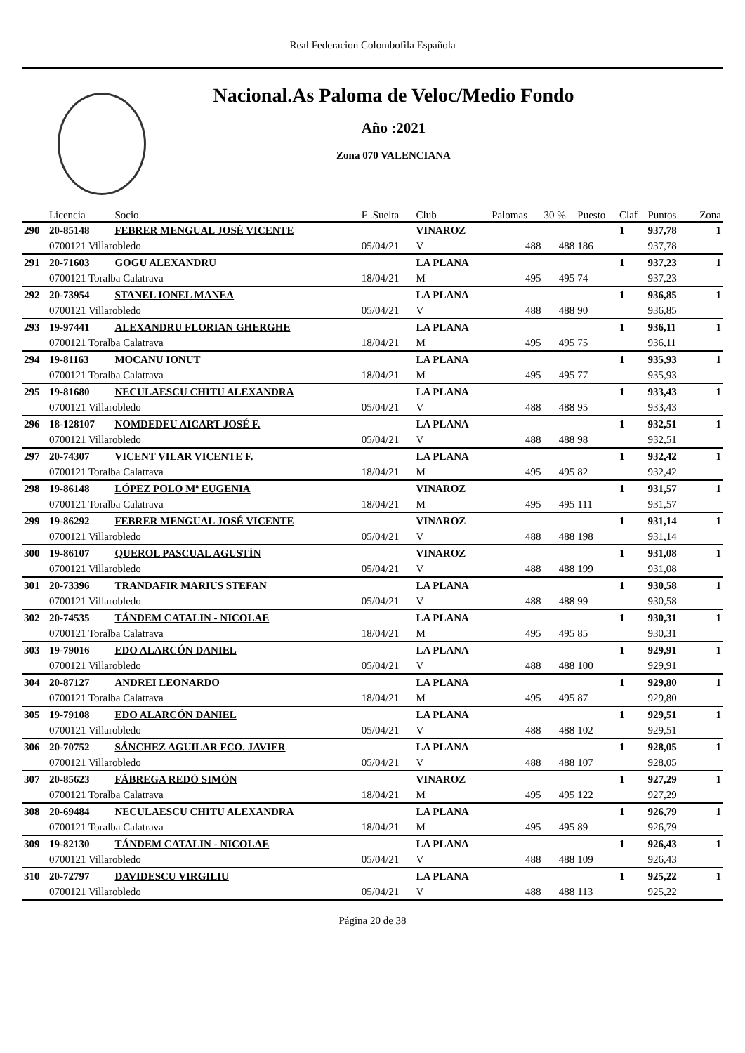Real Federacion Colombofila Española
Nacional.As Paloma de Veloc/Medio Fondo
Año :2021
Zona 070 VALENCIANA
| | Licencia | Socio | F .Suelta | Club | Palomas | 30 % | Puesto | Claf | Puntos | Zona |
| --- | --- | --- | --- | --- | --- | --- | --- | --- | --- | --- |
| 290 | 20-85148 | FEBRER MENGUAL JOSÉ VICENTE | | VINAROZ | | | | 1 | 937,78 | 1 |
| | 0700121 Villarobledo | | 05/04/21 | V | 488 | 488 | 186 | | 937,78 | |
| 291 | 20-71603 | GOGU ALEXANDRU | | LA PLANA | | | | 1 | 937,23 | 1 |
| | 0700121 Toralba Calatrava | | 18/04/21 | M | 495 | 495 | 74 | | 937,23 | |
| 292 | 20-73954 | STANEL IONEL MANEA | | LA PLANA | | | | 1 | 936,85 | 1 |
| | 0700121 Villarobledo | | 05/04/21 | V | 488 | 488 | 90 | | 936,85 | |
| 293 | 19-97441 | ALEXANDRU FLORIAN GHERGHE | | LA PLANA | | | | 1 | 936,11 | 1 |
| | 0700121 Toralba Calatrava | | 18/04/21 | M | 495 | 495 | 75 | | 936,11 | |
| 294 | 19-81163 | MOCANU IONUT | | LA PLANA | | | | 1 | 935,93 | 1 |
| | 0700121 Toralba Calatrava | | 18/04/21 | M | 495 | 495 | 77 | | 935,93 | |
| 295 | 19-81680 | NECULAESCU CHITU ALEXANDRA | | LA PLANA | | | | 1 | 933,43 | 1 |
| | 0700121 Villarobledo | | 05/04/21 | V | 488 | 488 | 95 | | 933,43 | |
| 296 | 18-128107 | NOMDEDEU AICART JOSÉ F. | | LA PLANA | | | | 1 | 932,51 | 1 |
| | 0700121 Villarobledo | | 05/04/21 | V | 488 | 488 | 98 | | 932,51 | |
| 297 | 20-74307 | VICENT VILAR VICENTE F. | | LA PLANA | | | | 1 | 932,42 | 1 |
| | 0700121 Toralba Calatrava | | 18/04/21 | M | 495 | 495 | 82 | | 932,42 | |
| 298 | 19-86148 | LÓPEZ POLO Mª EUGENIA | | VINAROZ | | | | 1 | 931,57 | 1 |
| | 0700121 Toralba Calatrava | | 18/04/21 | M | 495 | 495 | 111 | | 931,57 | |
| 299 | 19-86292 | FEBRER MENGUAL JOSÉ VICENTE | | VINAROZ | | | | 1 | 931,14 | 1 |
| | 0700121 Villarobledo | | 05/04/21 | V | 488 | 488 | 198 | | 931,14 | |
| 300 | 19-86107 | QUEROL PASCUAL AGUSTÍN | | VINAROZ | | | | 1 | 931,08 | 1 |
| | 0700121 Villarobledo | | 05/04/21 | V | 488 | 488 | 199 | | 931,08 | |
| 301 | 20-73396 | TRANDAFIR MARIUS STEFAN | | LA PLANA | | | | 1 | 930,58 | 1 |
| | 0700121 Villarobledo | | 05/04/21 | V | 488 | 488 | 99 | | 930,58 | |
| 302 | 20-74535 | TÁNDEM CATALIN - NICOLAE | | LA PLANA | | | | 1 | 930,31 | 1 |
| | 0700121 Toralba Calatrava | | 18/04/21 | M | 495 | 495 | 85 | | 930,31 | |
| 303 | 19-79016 | EDO ALARCÓN DANIEL | | LA PLANA | | | | 1 | 929,91 | 1 |
| | 0700121 Villarobledo | | 05/04/21 | V | 488 | 488 | 100 | | 929,91 | |
| 304 | 20-87127 | ANDREI LEONARDO | | LA PLANA | | | | 1 | 929,80 | 1 |
| | 0700121 Toralba Calatrava | | 18/04/21 | M | 495 | 495 | 87 | | 929,80 | |
| 305 | 19-79108 | EDO ALARCÓN DANIEL | | LA PLANA | | | | 1 | 929,51 | 1 |
| | 0700121 Villarobledo | | 05/04/21 | V | 488 | 488 | 102 | | 929,51 | |
| 306 | 20-70752 | SÁNCHEZ AGUILAR FCO. JAVIER | | LA PLANA | | | | 1 | 928,05 | 1 |
| | 0700121 Villarobledo | | 05/04/21 | V | 488 | 488 | 107 | | 928,05 | |
| 307 | 20-85623 | FÁBREGA REDÓ SIMÓN | | VINAROZ | | | | 1 | 927,29 | 1 |
| | 0700121 Toralba Calatrava | | 18/04/21 | M | 495 | 495 | 122 | | 927,29 | |
| 308 | 20-69484 | NECULAESCU CHITU ALEXANDRA | | LA PLANA | | | | 1 | 926,79 | 1 |
| | 0700121 Toralba Calatrava | | 18/04/21 | M | 495 | 495 | 89 | | 926,79 | |
| 309 | 19-82130 | TÁNDEM CATALIN - NICOLAE | | LA PLANA | | | | 1 | 926,43 | 1 |
| | 0700121 Villarobledo | | 05/04/21 | V | 488 | 488 | 109 | | 926,43 | |
| 310 | 20-72797 | DAVIDESCU VIRGILIU | | LA PLANA | | | | 1 | 925,22 | 1 |
| | 0700121 Villarobledo | | 05/04/21 | V | 488 | 488 | 113 | | 925,22 | |
Página 20 de 38